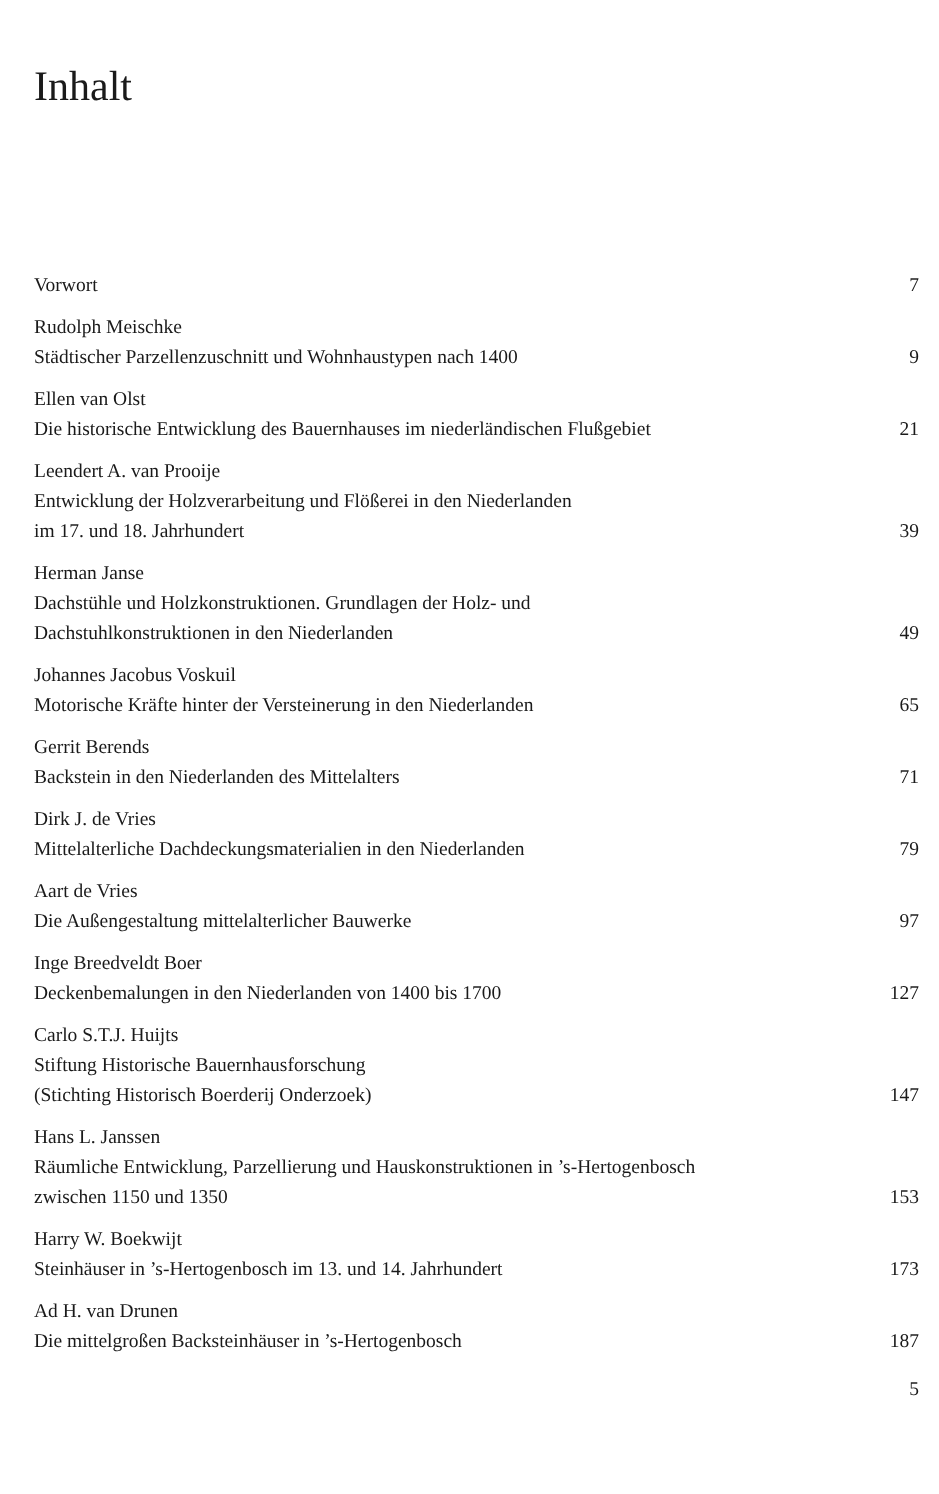Inhalt
Vorwort 7
Rudolph Meischke
Städtischer Parzellenzuschnitt und Wohnhaustypen nach 1400 9
Ellen van Olst
Die historische Entwicklung des Bauernhauses im niederländischen Flußgebiet 21
Leendert A. van Prooije
Entwicklung der Holzverarbeitung und Flößerei in den Niederlanden
im 17. und 18. Jahrhundert 39
Herman Janse
Dachstühle und Holzkonstruktionen. Grundlagen der Holz- und
Dachstuhlkonstruktionen in den Niederlanden 49
Johannes Jacobus Voskuil
Motorische Kräfte hinter der Versteinerung in den Niederlanden 65
Gerrit Berends
Backstein in den Niederlanden des Mittelalters 71
Dirk J. de Vries
Mittelalterliche Dachdeckungsmaterialien in den Niederlanden 79
Aart de Vries
Die Außengestaltung mittelalterlicher Bauwerke 97
Inge Breedveldt Boer
Deckenbemalungen in den Niederlanden von 1400 bis 1700 127
Carlo S.T.J. Huijts
Stiftung Historische Bauernhausforschung
(Stichting Historisch Boerderij Onderzoek) 147
Hans L. Janssen
Räumliche Entwicklung, Parzellierung und Hauskonstruktionen in ’s-Hertogenbosch
zwischen 1150 und 1350 153
Harry W. Boekwijt
Steinhäuser in ’s-Hertogenbosch im 13. und 14. Jahrhundert 173
Ad H. van Drunen
Die mittelgroßen Backsteinhäuser in ’s-Hertogenbosch 187
5